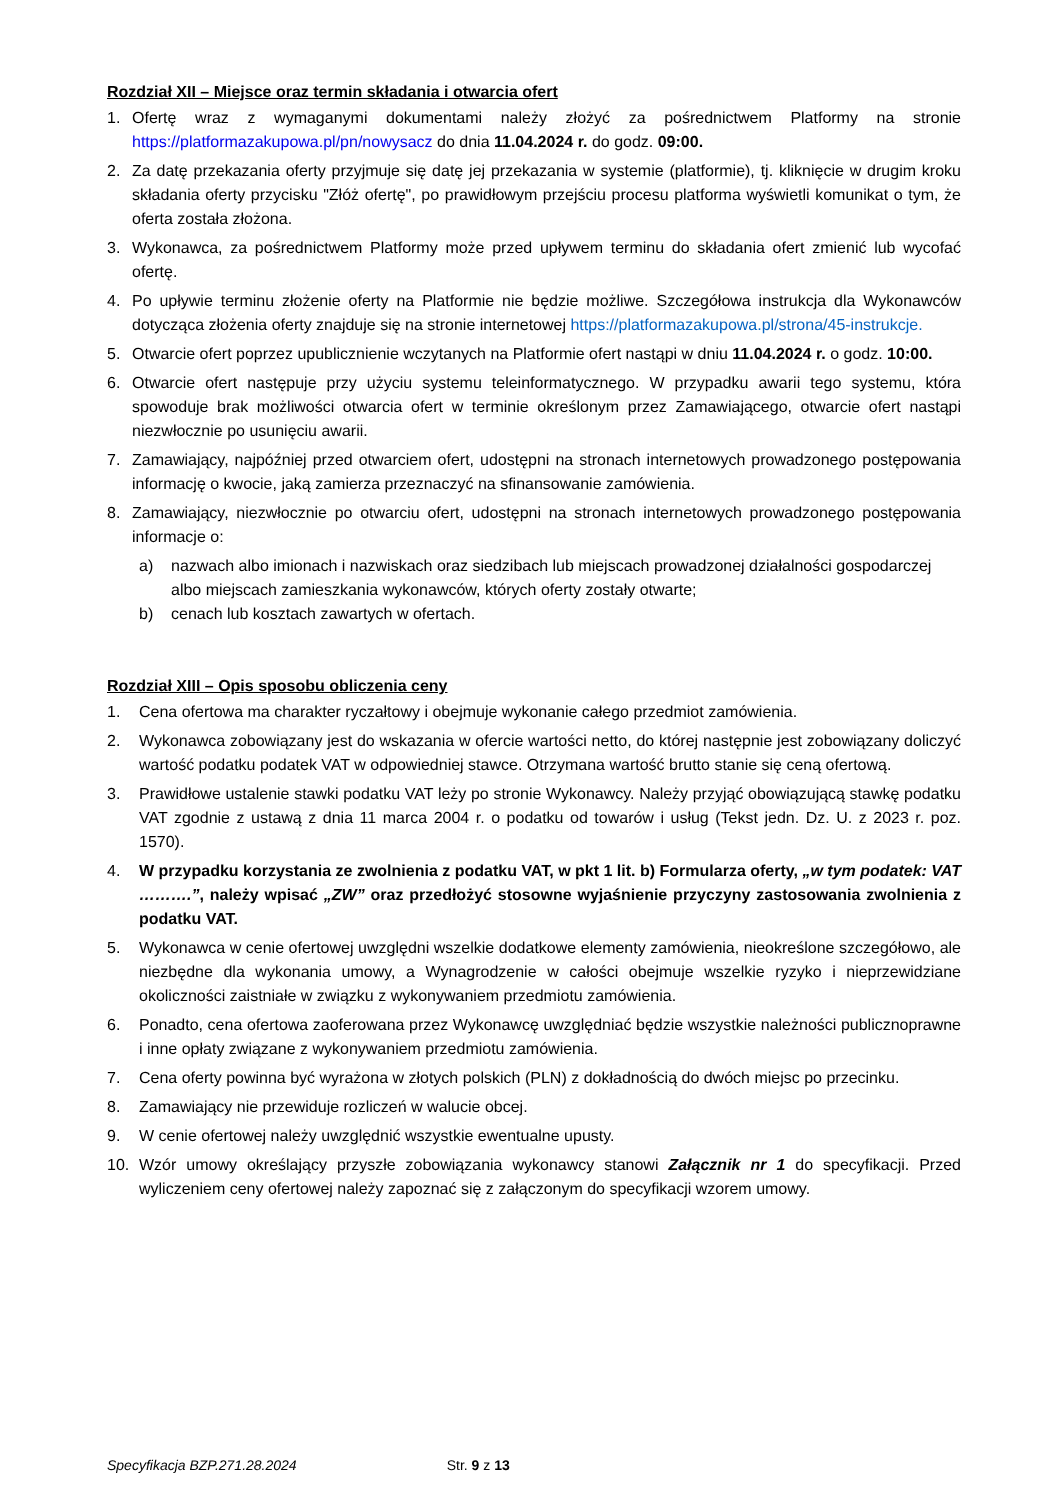Rozdział XII – Miejsce oraz termin składania i otwarcia ofert
1. Ofertę wraz z wymaganymi dokumentami należy złożyć za pośrednictwem Platformy na stronie https://platformazakupowa.pl/pn/nowysacz do dnia 11.04.2024 r. do godz. 09:00.
2. Za datę przekazania oferty przyjmuje się datę jej przekazania w systemie (platformie), tj. kliknięcie w drugim kroku składania oferty przycisku "Złóż ofertę", po prawidłowym przejściu procesu platforma wyświetli komunikat o tym, że oferta została złożona.
3. Wykonawca, za pośrednictwem Platformy może przed upływem terminu do składania ofert zmienić lub wycofać ofertę.
4. Po upływie terminu złożenie oferty na Platformie nie będzie możliwe. Szczegółowa instrukcja dla Wykonawców dotycząca złożenia oferty znajduje się na stronie internetowej https://platformazakupowa.pl/strona/45-instrukcje.
5. Otwarcie ofert poprzez upublicznienie wczytanych na Platformie ofert nastąpi w dniu 11.04.2024 r. o godz. 10:00.
6. Otwarcie ofert następuje przy użyciu systemu teleinformatycznego. W przypadku awarii tego systemu, która spowoduje brak możliwości otwarcia ofert w terminie określonym przez Zamawiającego, otwarcie ofert nastąpi niezwłocznie po usunięciu awarii.
7. Zamawiający, najpóźniej przed otwarciem ofert, udostępni na stronach internetowych prowadzonego postępowania informację o kwocie, jaką zamierza przeznaczyć na sfinansowanie zamówienia.
8. Zamawiający, niezwłocznie po otwarciu ofert, udostępni na stronach internetowych prowadzonego postępowania informacje o:
a) nazwach albo imionach i nazwiskach oraz siedzibach lub miejscach prowadzonej działalności gospodarczej albo miejscach zamieszkania wykonawców, których oferty zostały otwarte;
b) cenach lub kosztach zawartych w ofertach.
Rozdział XIII – Opis sposobu obliczenia ceny
1. Cena ofertowa ma charakter ryczałtowy i obejmuje wykonanie całego przedmiot zamówienia.
2. Wykonawca zobowiązany jest do wskazania w ofercie wartości netto, do której następnie jest zobowiązany doliczyć wartość podatku podatek VAT w odpowiedniej stawce. Otrzymana wartość brutto stanie się ceną ofertową.
3. Prawidłowe ustalenie stawki podatku VAT leży po stronie Wykonawcy. Należy przyjąć obowiązującą stawkę podatku VAT zgodnie z ustawą z dnia 11 marca 2004 r. o podatku od towarów i usług (Tekst jedn. Dz. U. z 2023 r. poz. 1570).
4. W przypadku korzystania ze zwolnienia z podatku VAT, w pkt 1 lit. b) Formularza oferty, „w tym podatek: VAT ……….”, należy wpisać „ZW” oraz przedłożyć stosowne wyjaśnienie przyczyny zastosowania zwolnienia z podatku VAT.
5. Wykonawca w cenie ofertowej uwzględni wszelkie dodatkowe elementy zamówienia, nieokreślone szczegółowo, ale niezbędne dla wykonania umowy, a Wynagrodzenie w całości obejmuje wszelkie ryzyko i nieprzewidziane okoliczności zaistniałe w związku z wykonywaniem przedmiotu zamówienia.
6. Ponadto, cena ofertowa zaoferowana przez Wykonawcę uwzględniać będzie wszystkie należności publicznoprawne i inne opłaty związane z wykonywaniem przedmiotu zamówienia.
7. Cena oferty powinna być wyrażona w złotych polskich (PLN) z dokładnością do dwóch miejsc po przecinku.
8. Zamawiający nie przewiduje rozliczeń w walucie obcej.
9. W cenie ofertowej należy uwzględnić wszystkie ewentualne upusty.
10. Wzór umowy określający przyszłe zobowiązania wykonawcy stanowi Załącznik nr 1 do specyfikacji. Przed wyliczeniem ceny ofertowej należy zapoznać się z załączonym do specyfikacji wzorem umowy.
Specyfikacja BZP.271.28.2024 Str. 9 z 13